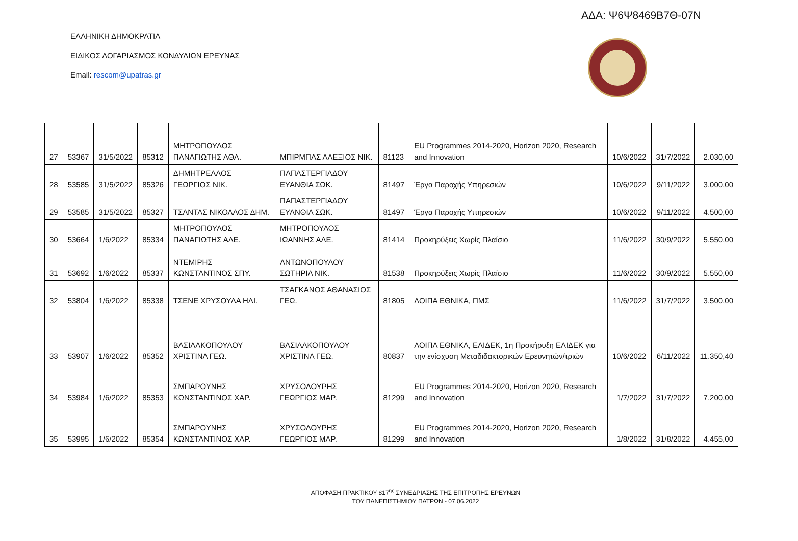ΑΔΑ: Ψ6Ψ8469Β7Θ-07Ν
ΕΛΛΗΝΙΚΗ ΔΗΜΟΚΡΑΤΙΑ
ΕΙΔΙΚΟΣ ΛΟΓΑΡΙΑΣΜΟΣ ΚΟΝΔΥΛΙΩΝ ΕΡΕΥΝΑΣ
Email: rescom@upatras.gr
| 27 | 53367 | 31/5/2022 | 85312 | ΜΗΤΡΟΠΟΥΛΟΣ ΠΑΝΑΓΙΩΤΗΣ ΑΘΑ. | ΜΠΙΡΜΠΑΣ ΑΛΕΞΙΟΣ ΝΙΚ. | 81123 | EU Programmes 2014-2020, Horizon 2020, Research and Innovation | 10/6/2022 | 31/7/2022 | 2.030,00 |
| 28 | 53585 | 31/5/2022 | 85326 | ΔΗΜΗΤΡΕΛΛΟΣ ΓΕΩΡΓΙΟΣ ΝΙΚ. | ΠΑΠΑΣΤΕΡΓΙΑΔΟΥ ΕΥΑΝΘΙΑ ΣΩΚ. | 81497 | Έργα Παροχής Υπηρεσιών | 10/6/2022 | 9/11/2022 | 3.000,00 |
| 29 | 53585 | 31/5/2022 | 85327 | ΤΣΑΝΤΑΣ ΝΙΚΟΛΑΟΣ ΔΗΜ. | ΠΑΠΑΣΤΕΡΓΙΑΔΟΥ ΕΥΑΝΘΙΑ ΣΩΚ. | 81497 | Έργα Παροχής Υπηρεσιών | 10/6/2022 | 9/11/2022 | 4.500,00 |
| 30 | 53664 | 1/6/2022 | 85334 | ΜΗΤΡΟΠΟΥΛΟΣ ΠΑΝΑΓΙΩΤΗΣ ΑΛΕ. | ΜΗΤΡΟΠΟΥΛΟΣ ΙΩΑΝΝΗΣ ΑΛΕ. | 81414 | Προκηρύξεις Χωρίς Πλαίσιο | 11/6/2022 | 30/9/2022 | 5.550,00 |
| 31 | 53692 | 1/6/2022 | 85337 | ΝΤΕΜΙΡΗΣ ΚΩΝΣΤΑΝΤΙΝΟΣ ΣΠΥ. | ΑΝΤΩΝΟΠΟΥΛΟΥ ΣΩΤΗΡΙΑ ΝΙΚ. | 81538 | Προκηρύξεις Χωρίς Πλαίσιο | 11/6/2022 | 30/9/2022 | 5.550,00 |
| 32 | 53804 | 1/6/2022 | 85338 | ΤΣΕΝΕ ΧΡΥΣΟΥΛΑ ΗΛΙ. | ΤΣΑΓΚΑΝΟΣ ΑΘΑΝΑΣΙΟΣ ΓΕΩ. | 81805 | ΛΟΙΠΑ ΕΘΝΙΚΑ, ΠΜΣ | 11/6/2022 | 31/7/2022 | 3.500,00 |
| 33 | 53907 | 1/6/2022 | 85352 | ΒΑΣΙΛΑΚΟΠΟΥΛΟΥ ΧΡΙΣΤΙΝΑ ΓΕΩ. | ΒΑΣΙΛΑΚΟΠΟΥΛΟΥ ΧΡΙΣΤΙΝΑ ΓΕΩ. | 80837 | ΛΟΙΠΑ ΕΘΝΙΚΑ, ΕΛΙΔΕΚ, 1η Προκήρυξη ΕΛΙΔΕΚ για την ενίσχυση Μεταδιδακτορικών Ερευνητών/τριών | 10/6/2022 | 6/11/2022 | 11.350,40 |
| 34 | 53984 | 1/6/2022 | 85353 | ΣΜΠΑΡΟΥΝΗΣ ΚΩΝΣΤΑΝΤΙΝΟΣ ΧΑΡ. | ΧΡΥΣΟΛΟΥΡΗΣ ΓΕΩΡΓΙΟΣ ΜΑΡ. | 81299 | EU Programmes 2014-2020, Horizon 2020, Research and Innovation | 1/7/2022 | 31/7/2022 | 7.200,00 |
| 35 | 53995 | 1/6/2022 | 85354 | ΣΜΠΑΡΟΥΝΗΣ ΚΩΝΣΤΑΝΤΙΝΟΣ ΧΑΡ. | ΧΡΥΣΟΛΟΥΡΗΣ ΓΕΩΡΓΙΟΣ ΜΑΡ. | 81299 | EU Programmes 2014-2020, Horizon 2020, Research and Innovation | 1/8/2022 | 31/8/2022 | 4.455,00 |
ΑΠΟΦΑΣΗ ΠΡΑΚΤΙΚΟΥ 817<sup>ης</sup> ΣΥΝΕΔΡΙΑΣΗΣ ΤΗΣ ΕΠΙΤΡΟΠΗΣ ΕΡΕΥΝΩΝ
ΤΟΥ ΠΑΝΕΠΙΣΤΗΜΙΟΥ ΠΑΤΡΩΝ - 07.06.2022